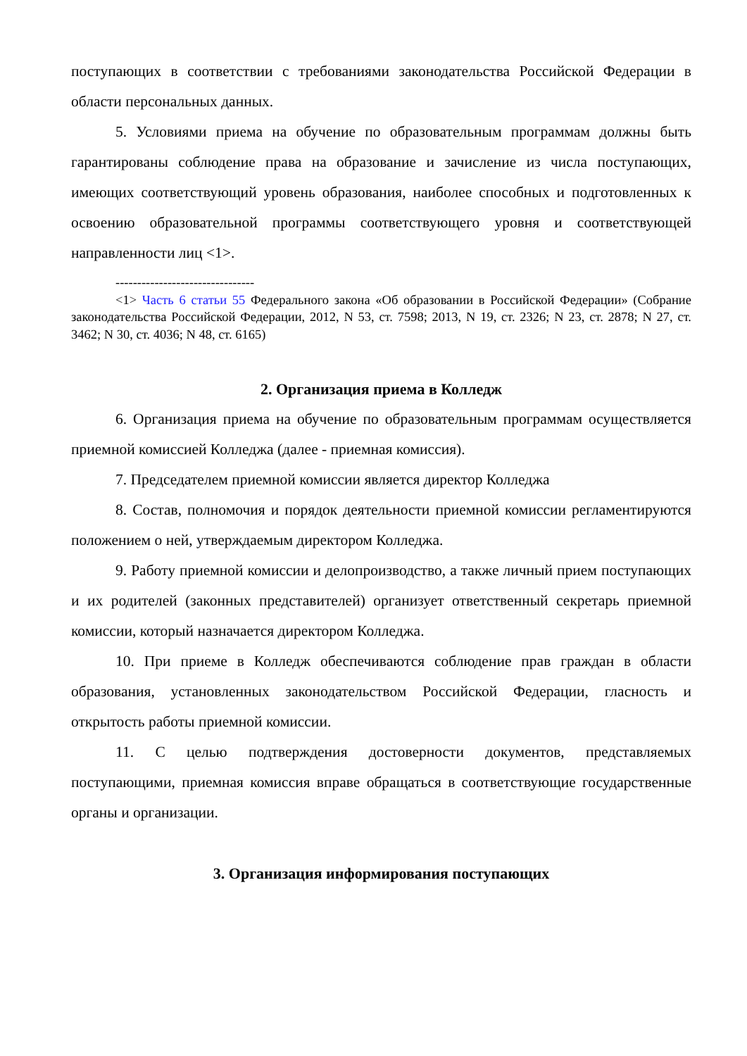поступающих в соответствии с требованиями законодательства Российской Федерации в области персональных данных.
5. Условиями приема на обучение по образовательным программам должны быть гарантированы соблюдение права на образование и зачисление из числа поступающих, имеющих соответствующий уровень образования, наиболее способных и подготовленных к освоению образовательной программы соответствующего уровня и соответствующей направленности лиц <1>.
--------------------------------
<1> Часть 6 статьи 55 Федерального закона «Об образовании в Российской Федерации» (Собрание законодательства Российской Федерации, 2012, N 53, ст. 7598; 2013, N 19, ст. 2326; N 23, ст. 2878; N 27, ст. 3462; N 30, ст. 4036; N 48, ст. 6165)
2. Организация приема в Колледж
6. Организация приема на обучение по образовательным программам осуществляется приемной комиссией Колледжа (далее - приемная комиссия).
7. Председателем приемной комиссии является директор Колледжа
8. Состав, полномочия и порядок деятельности приемной комиссии регламентируются положением о ней, утверждаемым директором Колледжа.
9. Работу приемной комиссии и делопроизводство, а также личный прием поступающих и их родителей (законных представителей) организует ответственный секретарь приемной комиссии, который назначается директором Колледжа.
10. При приеме в Колледж обеспечиваются соблюдение прав граждан в области образования, установленных законодательством Российской Федерации, гласность и открытость работы приемной комиссии.
11. С целью подтверждения достоверности документов, представляемых поступающими, приемная комиссия вправе обращаться в соответствующие государственные органы и организации.
3. Организация информирования поступающих